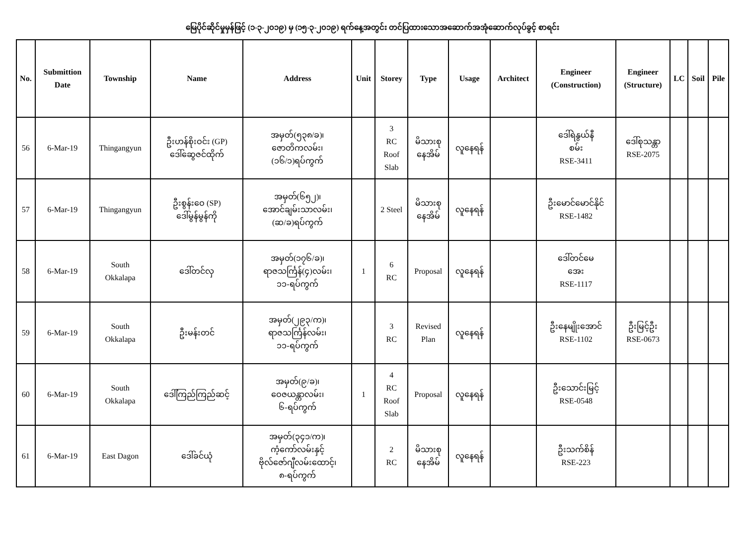မြေပိုင်ဆိုင်မှုမှန်ဖြင့် (၁-၃-၂၀၁၉) မှ (၁၅-၃-၂၀၁၉) ရက်နေ့အတွင်း တင်ပြထားသောအဆောက်အအုံဆောက်လုပ်ခွင့် စာရင်း
| No. | Submittion Date | Township | Name | Address | Unit | Storey | Type | Usage | Architect | Engineer (Construction) | Engineer (Structure) | LC | Soil | Pile |
| --- | --- | --- | --- | --- | --- | --- | --- | --- | --- | --- | --- | --- | --- | --- |
| 56 | 6-Mar-19 | Thingangyun | ဦးဟန်စိုးဝင်း (GP) ဒေါ်ဆွေဇင်ထိုက် | အမှတ်(၅၃၈/ခ)၊ ဇောတိကလမ်း၊ (၁၆/၁)ရပ်ကွက် | | 3 RC Roof Slab | မိသားစု နေအိမ် | လူနေရန် | | ဒေါ်ရဲနွယ်နီ စမ်း RSE-3411 | ဒေါ်စုသန္တာ RSE-2075 | | | |
| 57 | 6-Mar-19 | Thingangyun | ဦးစွန်းဝေ (SP) ဒေါ်မွန်မွန်ကို | အမှတ်(၆၅၂)၊ အောင်ချမ်းသာလမ်း၊ (ဆ/ခ)ရပ်ကွက် | | 2 Steel | မိသားစု နေအိမ် | လူနေရန် | | ဦးမောင်မောင်နိုင် RSE-1482 | | | | |
| 58 | 6-Mar-19 | South Okkalapa | ဒေါ်တင်လှ | အမှတ်(၁၇၆/ခ)၊ ရာဇသင်္ကြန်(၄)လမ်း၊ ၁၁-ရပ်ကွက် | 1 | 6 RC | Proposal | လူနေရန် | | ဒေါ်တင်မေ အေး RSE-1117 | | | | |
| 59 | 6-Mar-19 | South Okkalapa | ဦးမန်းတင် | အမှတ်(၂၉၃/က)၊ ရာဇသင်္ကြန်လမ်း၊ ၁၁-ရပ်ကွက် | | 3 RC | Revised Plan | လူနေရန် | | ဦးနေမျိုးအောင် RSE-1102 | ဦးမြင့်ဦး RSE-0673 | | | |
| 60 | 6-Mar-19 | South Okkalapa | ဒေါ်ကြည်ကြည်ဆင့် | အမှတ်(၉/ခ)၊ ဝေဇယန္တာလမ်း၊ ၆-ရပ်ကွက် | 1 | 4 RC Roof Slab | Proposal | လူနေရန် | | ဦးသောင်းမြင့် RSE-0548 | | | | |
| 61 | 6-Mar-19 | East Dagon | ဒေါ်ခင်ယုံ | အမှတ်(၃၄၁/က)၊ ကံ့ကော်လမ်းနှင့် ဗိုလ်ဇော်ဂျီလမ်းထောင့်၊ ၈-ရပ်ကွက် | | 2 RC | မိသားစု နေအိမ် | လူနေရန် | | ဦးသက်စိန် RSE-223 | | | | |